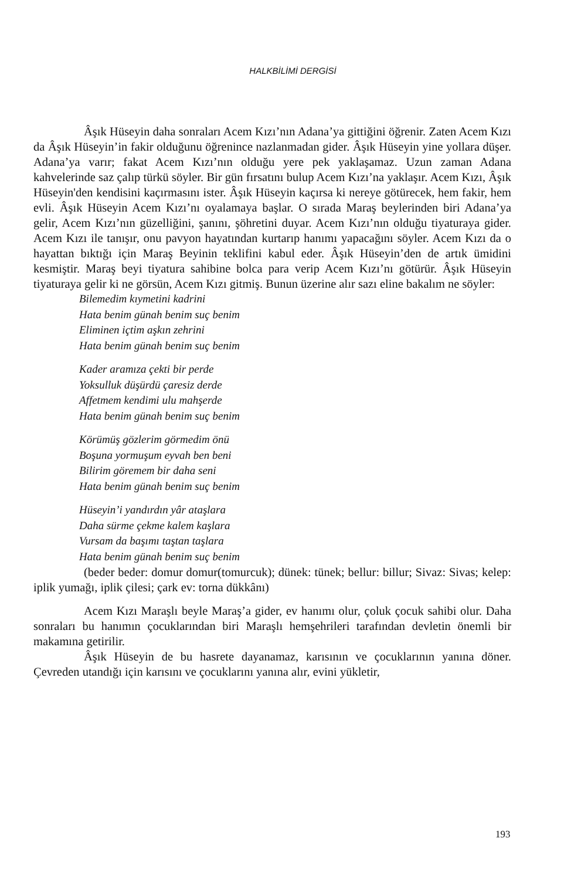HALKBİLİMİ DERGİSİ
Âşık Hüseyin daha sonraları Acem Kızı’nın Adana’ya gittiğini öğrenir. Zaten Acem Kızı da Âşık Hüseyin’in fakir olduğunu öğrenince nazlanmadan gider. Âşık Hüseyin yine yollara düşer. Adana’ya varır; fakat Acem Kızı’nın olduğu yere pek yaklaşamaz. Uzun zaman Adana kahvelerinde saz çalıp türkü söyler. Bir gün fırsatını bulup Acem Kızı’na yaklaşır. Acem Kızı, Âşık Hüseyin'den kendisini kaçırmasını ister. Âşık Hüseyin kaçırsa ki nereye götürecek, hem fakir, hem evli. Âşık Hüseyin Acem Kızı’nı oyalamaya başlar. O sırada Maraş beylerinden biri Adana’ya gelir, Acem Kızı’nın güzelliğini, şanını, şöhretini duyar. Acem Kızı’nın olduğu tiyaturaya gider. Acem Kızı ile tanışır, onu pavyon hayatından kurtarıp hanımı yapacağını söyler. Acem Kızı da o hayattan bıktığı için Maraş Beyinin teklifini kabul eder. Âşık Hüseyin’den de artık ümidini kesmiştir. Maraş beyi tiyatura sahibine bolca para verip Acem Kızı’nı götürür. Âşık Hüseyin tiyaturaya gelir ki ne görsün, Acem Kızı gitmiş. Bunun üzerine alır sazı eline bakalım ne söyler:
Bilemedim kıymetini kadrini
Hata benim günah benim suç benim
Eliminen içtim aşkın zehrini
Hata benim günah benim suç benim
Kader aramıza çekti bir perde
Yoksulluk düşürdü çaresiz derde
Affetmem kendimi ulu mahşerde
Hata benim günah benim suç benim
Körümüş gözlerim görmedim önü
Boşuna yormuşum eyvah ben beni
Bilirim göremem bir daha seni
Hata benim günah benim suç benim
Hüseyin’i yandırdın yâr ataşlara
Daha sürme çekme kalem kaşlara
Vursam da başımı taştan taşlara
Hata benim günah benim suç benim
(beder beder: domur domur(tomurcuk); dünek: tünek; bellur: billur; Sivaz: Sivas; kelep: iplik yumağı, iplik çilesi; çark ev: torna dükkânı)
Acem Kızı Maraşlı beyle Maraş’a gider, ev hanımı olur, çoluk çocuk sahibi olur. Daha sonraları bu hanımın çocuklarından biri Maraşlı hemşehrileri tarafından devletin önemli bir makamına getirilir.
Âşık Hüseyin de bu hasrete dayanamaz, karısının ve çocuklarının yanına döner. Çevreden utandığı için karısını ve çocuklarını yanına alır, evini yükletir,
193